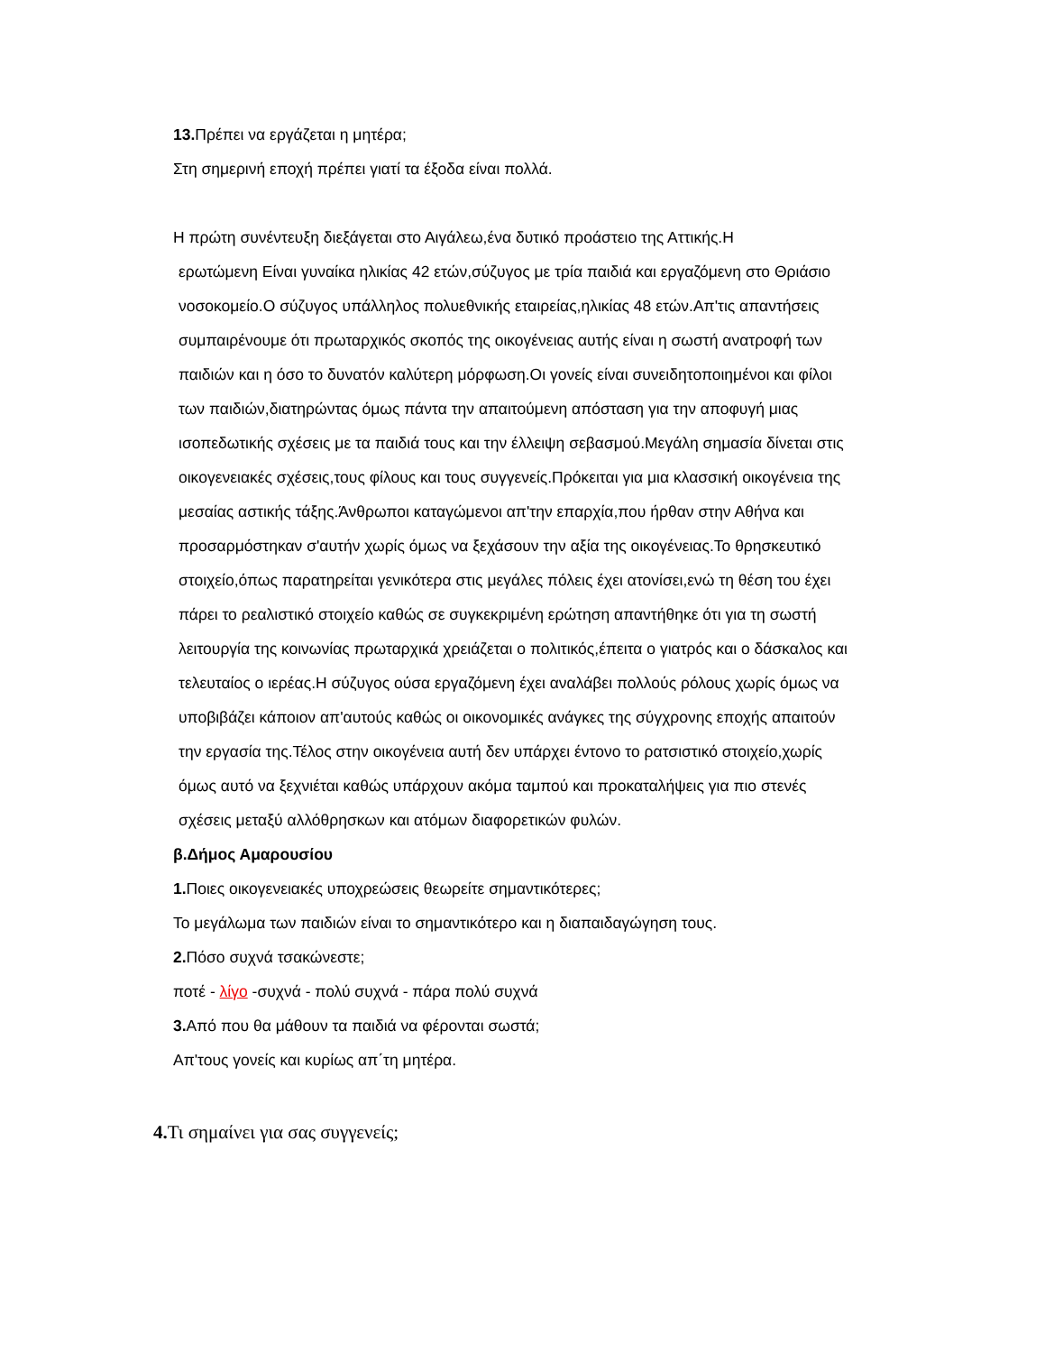13. Πρέπει να εργάζεται η μητέρα;
Στη σημερινή εποχή πρέπει γιατί τα έξοδα είναι πολλά.
Η πρώτη συνέντευξη διεξάγεται στο Αιγάλεω,ένα δυτικό προάστειο της Αττικής.Η
ερωτώμενη Είναι γυναίκα ηλικίας 42 ετών,σύζυγος με τρία παιδιά και εργαζόμενη στο Θριάσιο νοσοκομείο.Ο σύζυγος υπάλληλος πολυεθνικής εταιρείας,ηλικίας 48 ετών.Απ'τις απαντήσεις συμπαιρένουμε ότι πρωταρχικός σκοπός της οικογένειας αυτής είναι η σωστή ανατροφή των παιδιών και η όσο το δυνατόν καλύτερη μόρφωση.Οι γονείς είναι συνειδητοποιημένοι και φίλοι των παιδιών,διατηρώντας όμως πάντα την απαιτούμενη απόσταση για την αποφυγή μιας ισοπεδωτικής σχέσεις με τα παιδιά τους και την έλλειψη σεβασμού.Μεγάλη σημασία δίνεται στις οικογενειακές σχέσεις,τους φίλους και τους συγγενείς.Πρόκειται για μια κλασσική οικογένεια της μεσαίας αστικής τάξης.Άνθρωποι καταγώμενοι απ'την επαρχία,που ήρθαν στην Αθήνα και προσαρμόστηκαν σ'αυτήν χωρίς όμως να ξεχάσουν την αξία της οικογένειας.Το θρησκευτικό στοιχείο,όπως παρατηρείται γενικότερα στις μεγάλες πόλεις έχει ατονίσει,ενώ τη θέση του έχει πάρει το ρεαλιστικό στοιχείο καθώς σε συγκεκριμένη ερώτηση απαντήθηκε ότι για τη σωστή λειτουργία της κοινωνίας πρωταρχικά χρειάζεται ο πολιτικός,έπειτα ο γιατρός και ο δάσκαλος και τελευταίος ο ιερέας.Η σύζυγος ούσα εργαζόμενη έχει αναλάβει πολλούς ρόλους χωρίς όμως να υποβιβάζει κάποιον απ'αυτούς καθώς οι οικονομικές ανάγκες της σύγχρονης εποχής απαιτούν την εργασία της.Τέλος στην οικογένεια αυτή δεν υπάρχει έντονο το ρατσιστικό στοιχείο,χωρίς όμως αυτό να ξεχνιέται καθώς υπάρχουν ακόμα ταμπού και προκαταλήψεις για πιο στενές σχέσεις μεταξύ αλλόθρησκων και ατόμων διαφορετικών φυλών.
β.Δήμος Αμαρουσίου
1. Ποιες οικογενειακές υποχρεώσεις θεωρείτε σημαντικότερες;
Το μεγάλωμα των παιδιών είναι το σημαντικότερο και η διαπαιδαγώγηση τους.
2. Πόσο συχνά τσακώνεστε;
ποτέ - λίγο -συχνά - πολύ συχνά - πάρα πολύ συχνά
3. Από που θα μάθουν τα παιδιά να φέρονται σωστά;
Απ'τους γονείς και κυρίως απ΄τη μητέρα.
4. Τι σημαίνει για σας συγγενείς;